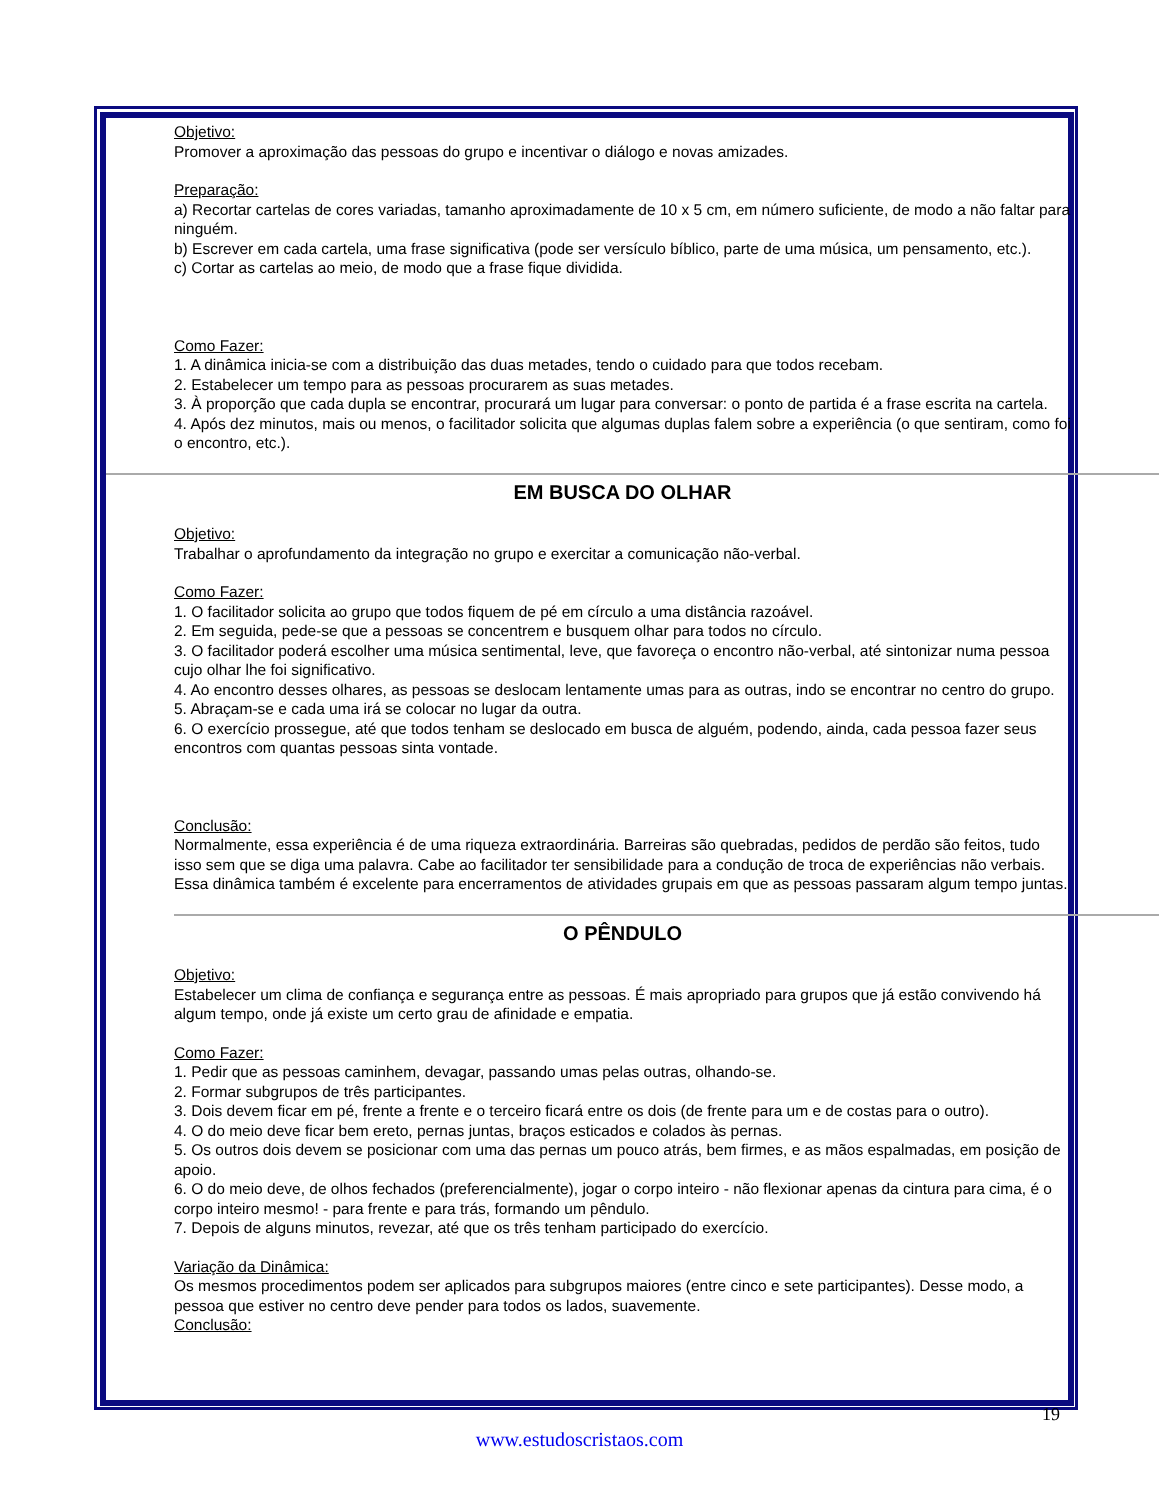Objetivo:
Promover a aproximação das pessoas do grupo e incentivar o diálogo e novas amizades.
Preparação:
a) Recortar cartelas de cores variadas, tamanho aproximadamente de 10 x 5 cm, em número suficiente, de modo a não faltar para ninguém.
b) Escrever em cada cartela, uma frase significativa (pode ser versículo bíblico, parte de uma música, um pensamento, etc.).
c) Cortar as cartelas ao meio, de modo que a frase fique dividida.
Como Fazer:
1. A dinâmica inicia-se com a distribuição das duas metades, tendo o cuidado para que todos recebam.
2. Estabelecer um tempo para as pessoas procurarem as suas metades.
3. À proporção que cada dupla se encontrar, procurará um lugar para conversar: o ponto de partida é a frase escrita na cartela.
4. Após dez minutos, mais ou menos, o facilitador solicita que algumas duplas falem sobre a experiência (o que sentiram, como foi o encontro, etc.).
EM BUSCA DO OLHAR
Objetivo:
Trabalhar o aprofundamento da integração no grupo e exercitar a comunicação não-verbal.
Como Fazer:
1. O facilitador solicita ao grupo que todos fiquem de pé em círculo a uma distância razoável.
2. Em seguida, pede-se que a pessoas se concentrem e busquem olhar para todos no círculo.
3. O facilitador poderá escolher uma música sentimental, leve, que favoreça o encontro não-verbal, até sintonizar numa pessoa cujo olhar lhe foi significativo.
4. Ao encontro desses olhares, as pessoas se deslocam lentamente umas para as outras, indo se encontrar no centro do grupo.
5. Abraçam-se e cada uma irá se colocar no lugar da outra.
6. O exercício prossegue, até que todos tenham se deslocado em busca de alguém, podendo, ainda, cada pessoa fazer seus encontros com quantas pessoas sinta vontade.
Conclusão:
Normalmente, essa experiência é de uma riqueza extraordinária. Barreiras são quebradas, pedidos de perdão são feitos, tudo isso sem que se diga uma palavra. Cabe ao facilitador ter sensibilidade para a condução de troca de experiências não verbais. Essa dinâmica também é excelente para encerramentos de atividades grupais em que as pessoas passaram algum tempo juntas.
O PÊNDULO
Objetivo:
Estabelecer um clima de confiança e segurança entre as pessoas. É mais apropriado para grupos que já estão convivendo há algum tempo, onde já existe um certo grau de afinidade e empatia.
Como Fazer:
1. Pedir que as pessoas caminhem, devagar, passando umas pelas outras, olhando-se.
2. Formar subgrupos de três participantes.
3. Dois devem ficar em pé, frente a frente e o terceiro ficará entre os dois (de frente para um e de costas para o outro).
4. O do meio deve ficar bem ereto, pernas juntas, braços esticados e colados às pernas.
5. Os outros dois devem se posicionar com uma das pernas um pouco atrás, bem firmes, e as mãos espalmadas, em posição de apoio.
6. O do meio deve, de olhos fechados (preferencialmente), jogar o corpo inteiro - não flexionar apenas da cintura para cima, é o corpo inteiro mesmo! - para frente e para trás, formando um pêndulo.
7. Depois de alguns minutos, revezar, até que os três tenham participado do exercício.
Variação da Dinâmica:
Os mesmos procedimentos podem ser aplicados para subgrupos maiores (entre cinco e sete participantes). Desse modo, a pessoa que estiver no centro deve pender para todos os lados, suavemente.
Conclusão:
19
www.estudoscristaos.com